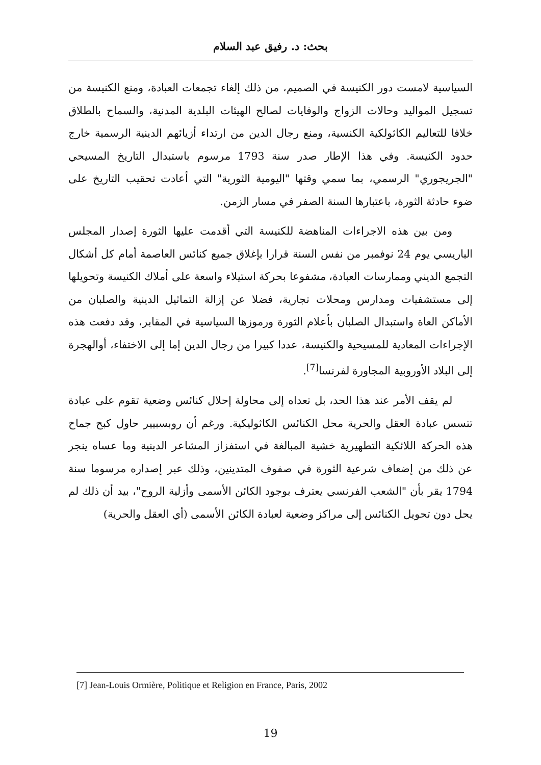بحث: د. رفيق عبد السلام
السياسية لامست دور الكنيسة في الصميم، من ذلك إلغاء تجمعات العبادة، ومنع الكنيسة من تسجيل المواليد وحالات الزواج والوفايات لصالح الهيئات البلدية المدنية، والسماح بالطلاق خلافا للتعاليم الكاثولكية الكنسية، ومنع رجال الدين من ارتداء أزيائهم الدينية الرسمية خارج حدود الكنيسة. وفي هذا الإطار صدر سنة 1793 مرسوم باستبدال التاريخ المسيحي "الجريجوري" الرسمي، بما سمي وقتها "اليومية الثورية" التي أعادت تحقيب التاريخ على ضوء حادثة الثورة، باعتبارها السنة الصفر في مسار الزمن.
ومن بين هذه الاجراءات المناهضة للكنيسة التي أقدمت عليها الثورة إصدار المجلس الباريسي يوم 24 نوفمبر من نفس السنة قرارا بإغلاق جميع كنائس العاصمة أمام كل أشكال التجمع الديني وممارسات العبادة، مشفوعا بحركة استيلاء واسعة على أملاك الكنيسة وتحويلها إلى مستشفيات ومدارس ومحلات تجارية، فضلا عن إزالة التماثيل الدينية والصلبان من الأماكن العاة واستبدال الصلبان بأعلام الثورة ورموزها السياسية في المقابر، وقد دفعت هذه الإجراءات المعادية للمسيحية والكنيسة، عددا كبيرا من رجال الدين إما إلى الاختفاء، أوالهجرة إلى البلاد الأوروبية المجاورة لفرنسا<sup>[7]</sup>.
لم يقف الأمر عند هذا الحد، بل تعداه إلى محاولة إحلال كنائس وضعية تقوم على عبادة تتسس عبادة العقل والحرية محل الكنائس الكاثوليكية. ورغم أن روبسبيير حاول كبح جماح هذه الحركة اللائكية التطهيرية خشية المبالغة في استفزاز المشاعر الدينية وما عساه ينجر عن ذلك من إضعاف شرعية الثورة في صفوف المتدينين، وذلك عبر إصداره مرسوما سنة 1794 يقر بأن "الشعب الفرنسي يعترف بوجود الكائن الأسمى وأزلية الروح"، بيد أن ذلك لم يحل دون تحويل الكنائس إلى مراكز وضعية لعبادة الكائن الأسمى (أي العقل والحرية)
[7] Jean-Louis Ormière, Politique et Religion en France, Paris, 2002
19